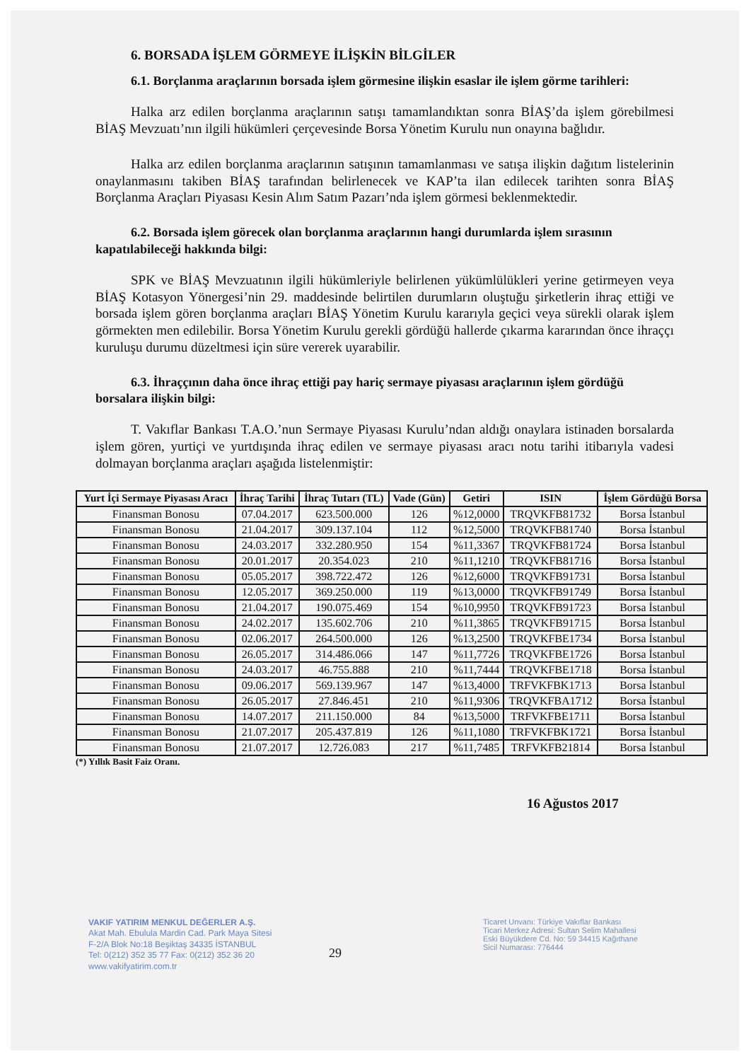6. BORSADA İŞLEM GÖRMEYE İLİŞKİN BİLGİLER
6.1. Borçlanma araçlarının borsada işlem görmesine ilişkin esaslar ile işlem görme tarihleri:
Halka arz edilen borçlanma araçlarının satışı tamamlandıktan sonra BİAŞ’da işlem görebilmesi BİAŞ Mevzuatı’nın ilgili hükümleri çerçevesinde Borsa Yönetim Kurulu nun onayına bağlıdır.
Halka arz edilen borçlanma araçlarının satışının tamamlanması ve satışa ilişkin dağıtım listelerinin onaylanmasını takiben BİAŞ tarafından belirlenecek ve KAP’ta ilan edilecek tarihten sonra BİAŞ Borçlanma Araçları Piyasası Kesin Alım Satım Pazarı’nda işlem görmesi beklenmektedir.
6.2. Borsada işlem görecek olan borçlanma araçlarının hangi durumlarda işlem sırasının kapatılabileceği hakkında bilgi:
SPK ve BİAŞ Mevzuatının ilgili hükümleriyle belirlenen yükümlülükleri yerine getirmeyen veya BİAŞ Kotasyon Yönergesi’nin 29. maddesinde belirtilen durumların oluştuğu şirketlerin ihraç ettiği ve borsada işlem gören borçlanma araçları BİAŞ Yönetim Kurulu kararıyla geçici veya sürekli olarak işlem görmekten men edilebilir. Borsa Yönetim Kurulu gerekli gördüğü hallerde çıkarma kararından önce ihraççı kuruluşu durumu düzeltmesi için süre vererek uyarabilir.
6.3. İhraççının daha önce ihraç ettiği pay hariç sermaye piyasası araçlarının işlem gördüğü borsalara ilişkin bilgi:
T. Vakıflar Bankası T.A.O.’nun Sermaye Piyasası Kurulu’ndan aldığı onaylara istinaden borsalarda işlem gören, yurtiçi ve yurtdışında ihraç edilen ve sermaye piyasası aracı notu tarihi itibarıyla vadesi dolmayan borçlanma araçları aşağıda listelenmiştir:
| Yurt İçi Sermaye Piyasası Aracı | İhraç Tarihi | İhraç Tutarı (TL) | Vade (Gün) | Getiri | ISIN | İşlem Gördüğü Borsa |
| --- | --- | --- | --- | --- | --- | --- |
| Finansman Bonosu | 07.04.2017 | 623.500.000 | 126 | %12,0000 | TRQVKFB81732 | Borsa İstanbul |
| Finansman Bonosu | 21.04.2017 | 309.137.104 | 112 | %12,5000 | TRQVKFB81740 | Borsa İstanbul |
| Finansman Bonosu | 24.03.2017 | 332.280.950 | 154 | %11,3367 | TRQVKFB81724 | Borsa İstanbul |
| Finansman Bonosu | 20.01.2017 | 20.354.023 | 210 | %11,1210 | TRQVKFB81716 | Borsa İstanbul |
| Finansman Bonosu | 05.05.2017 | 398.722.472 | 126 | %12,6000 | TRQVKFB91731 | Borsa İstanbul |
| Finansman Bonosu | 12.05.2017 | 369.250.000 | 119 | %13,0000 | TRQVKFB91749 | Borsa İstanbul |
| Finansman Bonosu | 21.04.2017 | 190.075.469 | 154 | %10,9950 | TRQVKFB91723 | Borsa İstanbul |
| Finansman Bonosu | 24.02.2017 | 135.602.706 | 210 | %11,3865 | TRQVKFB91715 | Borsa İstanbul |
| Finansman Bonosu | 02.06.2017 | 264.500.000 | 126 | %13,2500 | TRQVKFBE1734 | Borsa İstanbul |
| Finansman Bonosu | 26.05.2017 | 314.486.066 | 147 | %11,7726 | TRQVKFBE1726 | Borsa İstanbul |
| Finansman Bonosu | 24.03.2017 | 46.755.888 | 210 | %11,7444 | TRQVKFBE1718 | Borsa İstanbul |
| Finansman Bonosu | 09.06.2017 | 569.139.967 | 147 | %13,4000 | TRFVKFBK1713 | Borsa İstanbul |
| Finansman Bonosu | 26.05.2017 | 27.846.451 | 210 | %11,9306 | TRQVKFBA1712 | Borsa İstanbul |
| Finansman Bonosu | 14.07.2017 | 211.150.000 | 84 | %13,5000 | TRFVKFBE1711 | Borsa İstanbul |
| Finansman Bonosu | 21.07.2017 | 205.437.819 | 126 | %11,1080 | TRFVKFBK1721 | Borsa İstanbul |
| Finansman Bonosu | 21.07.2017 | 12.726.083 | 217 | %11,7485 | TRFVKFB21814 | Borsa İstanbul |
(*) Yıllık Basit Faiz Oranı.
16 Ağustos 2017
VAKIF YATIRIM MENKUL DEĞERLER A.Ş.
Akat Mah. Ebulula Mardin Cad. Park Maya Sitesi
F-2/A Blok No:18 Beşiktaş 34335 İSTANBUL
Tel: 0(212) 352 35 77 Fax: 0(212) 352 36 20
www.vakifyatirim.com.tr
29
Ticaret Unvanı: Türkiye Vakıflar Bankası
Ticari Merkez Adresi: Sultan Selim Mahallesi
Eski Büyükdere Cd. No: 59 34415 Kağıthane
Sicil Numarası: 776444